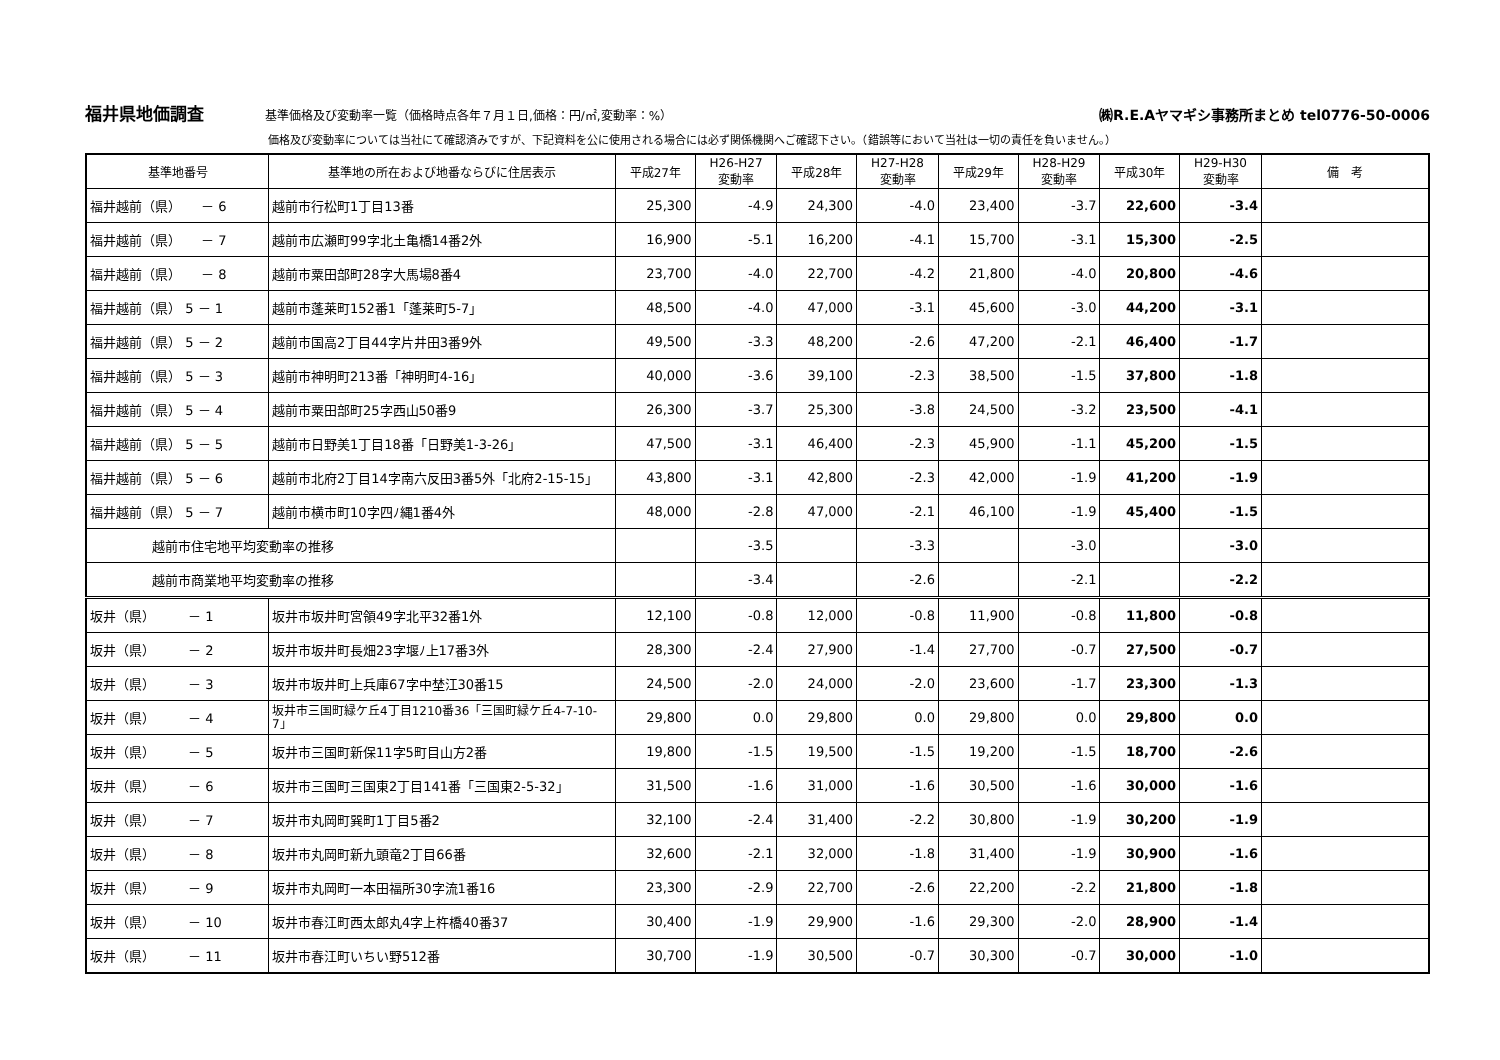福井県地価調査 基準価格及び変動率一覧（価格時点各年７月１日,価格：円/㎡,変動率：%） ㈱R.E.Aヤマギシ事務所まとめ tel0776-50-0006
価格及び変動率については当社にて確認済みですが、下記資料を公に使用される場合には必ず関係機関へご確認下さい。（錯誤等において当社は一切の責任を負いません。）
| 基準地番号 | 基準地の所在および地番ならびに住居表示 | 平成27年 | H26-H27 変動率 | 平成28年 | H27-H28 変動率 | 平成29年 | H28-H29 変動率 | 平成30年 | H29-H30 変動率 | 備 考 |
| --- | --- | --- | --- | --- | --- | --- | --- | --- | --- | --- |
| 福井越前（県） － 6 | 越前市行松町1丁目13番 | 25,300 | -4.9 | 24,300 | -4.0 | 23,400 | -3.7 | 22,600 | -3.4 | |
| 福井越前（県） － 7 | 越前市広瀬町99字北土亀橋14番2外 | 16,900 | -5.1 | 16,200 | -4.1 | 15,700 | -3.1 | 15,300 | -2.5 | |
| 福井越前（県） － 8 | 越前市粟田部町28字大馬場8番4 | 23,700 | -4.0 | 22,700 | -4.2 | 21,800 | -4.0 | 20,800 | -4.6 | |
| 福井越前（県） 5 － 1 | 越前市蓬莱町152番1「蓬莱町5-7」 | 48,500 | -4.0 | 47,000 | -3.1 | 45,600 | -3.0 | 44,200 | -3.1 | |
| 福井越前（県） 5 － 2 | 越前市国高2丁目44字片井田3番9外 | 49,500 | -3.3 | 48,200 | -2.6 | 47,200 | -2.1 | 46,400 | -1.7 | |
| 福井越前（県） 5 － 3 | 越前市神明町213番「神明町4-16」 | 40,000 | -3.6 | 39,100 | -2.3 | 38,500 | -1.5 | 37,800 | -1.8 | |
| 福井越前（県） 5 － 4 | 越前市粟田部町25字西山50番9 | 26,300 | -3.7 | 25,300 | -3.8 | 24,500 | -3.2 | 23,500 | -4.1 | |
| 福井越前（県） 5 － 5 | 越前市日野美1丁目18番「日野美1-3-26」 | 47,500 | -3.1 | 46,400 | -2.3 | 45,900 | -1.1 | 45,200 | -1.5 | |
| 福井越前（県） 5 － 6 | 越前市北府2丁目14字南六反田3番5外「北府2-15-15」 | 43,800 | -3.1 | 42,800 | -2.3 | 42,000 | -1.9 | 41,200 | -1.9 | |
| 福井越前（県） 5 － 7 | 越前市横市町10字四ﾉ縄1番4外 | 48,000 | -2.8 | 47,000 | -2.1 | 46,100 | -1.9 | 45,400 | -1.5 | |
| 越前市住宅地平均変動率の推移 | | | -3.5 | | -3.3 | | -3.0 | | -3.0 | |
| 越前市商業地平均変動率の推移 | | | -3.4 | | -2.6 | | -2.1 | | -2.2 | |
| 坂井（県） － 1 | 坂井市坂井町宮領49字北平32番1外 | 12,100 | -0.8 | 12,000 | -0.8 | 11,900 | -0.8 | 11,800 | -0.8 | |
| 坂井（県） － 2 | 坂井市坂井町長畑23字堰ﾉ上17番3外 | 28,300 | -2.4 | 27,900 | -1.4 | 27,700 | -0.7 | 27,500 | -0.7 | |
| 坂井（県） － 3 | 坂井市坂井町上兵庫67字中埜江30番15 | 24,500 | -2.0 | 24,000 | -2.0 | 23,600 | -1.7 | 23,300 | -1.3 | |
| 坂井（県） － 4 | 坂井市三国町緑ケ丘4丁目1210番36「三国町緑ケ丘4-7-10-7」 | 29,800 | 0.0 | 29,800 | 0.0 | 29,800 | 0.0 | 29,800 | 0.0 | |
| 坂井（県） － 5 | 坂井市三国町新保11字5町目山方2番 | 19,800 | -1.5 | 19,500 | -1.5 | 19,200 | -1.5 | 18,700 | -2.6 | |
| 坂井（県） － 6 | 坂井市三国町三国東2丁目141番「三国東2-5-32」 | 31,500 | -1.6 | 31,000 | -1.6 | 30,500 | -1.6 | 30,000 | -1.6 | |
| 坂井（県） － 7 | 坂井市丸岡町巽町1丁目5番2 | 32,100 | -2.4 | 31,400 | -2.2 | 30,800 | -1.9 | 30,200 | -1.9 | |
| 坂井（県） － 8 | 坂井市丸岡町新九頭竜2丁目66番 | 32,600 | -2.1 | 32,000 | -1.8 | 31,400 | -1.9 | 30,900 | -1.6 | |
| 坂井（県） － 9 | 坂井市丸岡町一本田福所30字流1番16 | 23,300 | -2.9 | 22,700 | -2.6 | 22,200 | -2.2 | 21,800 | -1.8 | |
| 坂井（県） － 10 | 坂井市春江町西太郎丸4字上杵橋40番37 | 30,400 | -1.9 | 29,900 | -1.6 | 29,300 | -2.0 | 28,900 | -1.4 | |
| 坂井（県） － 11 | 坂井市春江町いちい野512番 | 30,700 | -1.9 | 30,500 | -0.7 | 30,300 | -0.7 | 30,000 | -1.0 | |